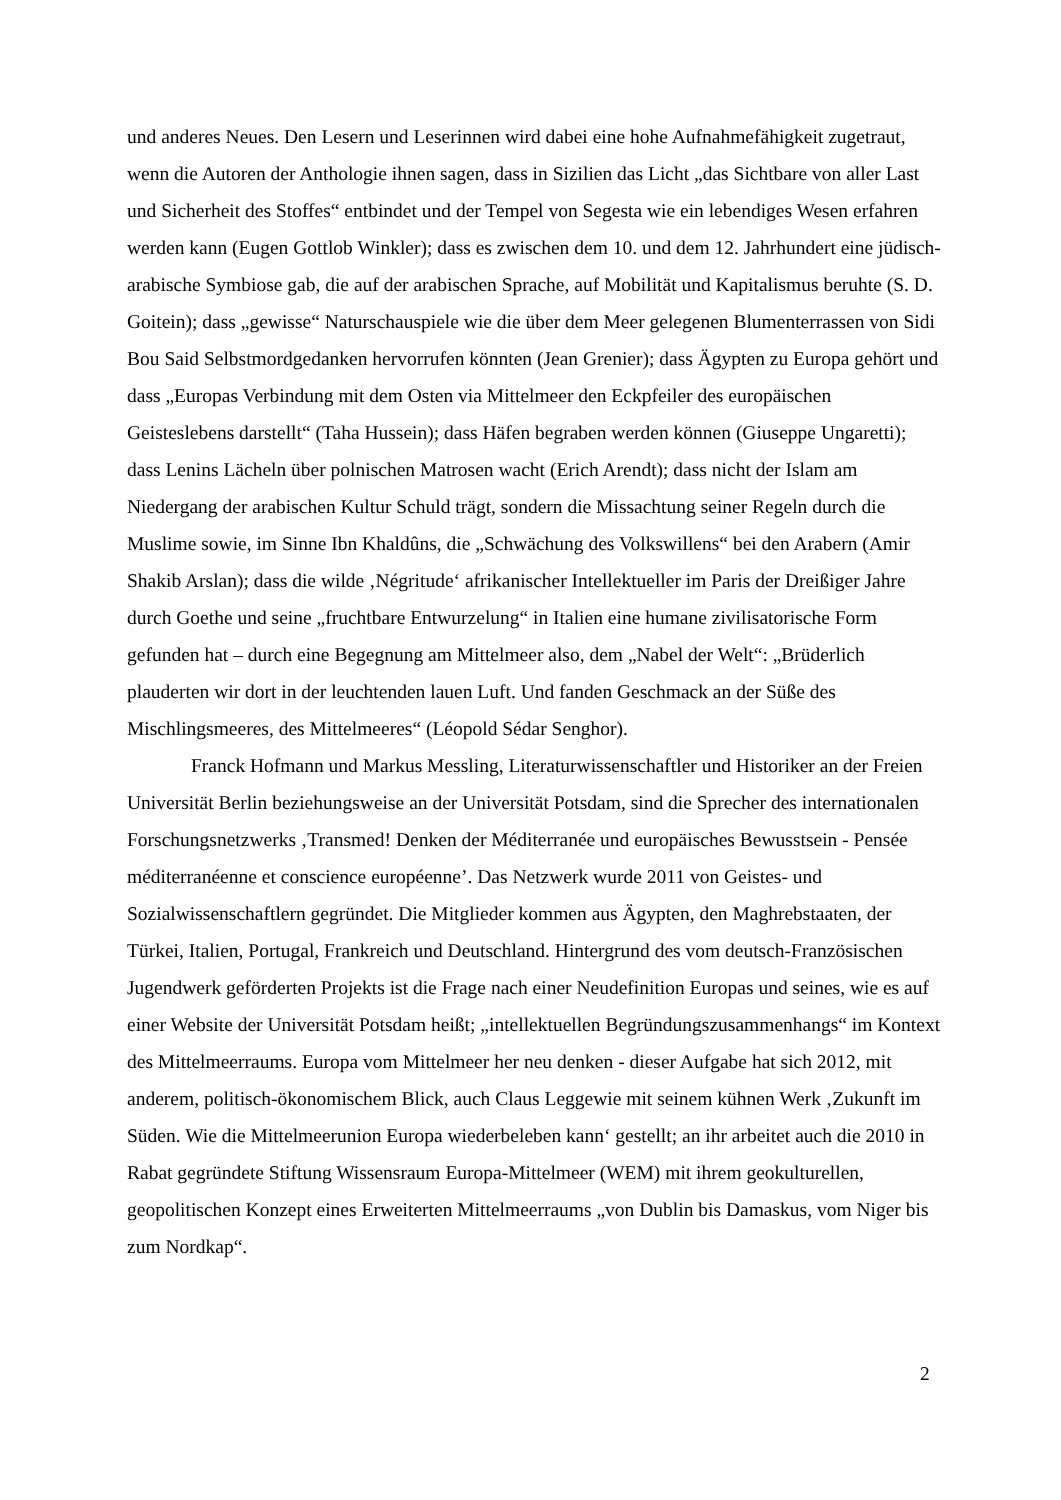und anderes Neues. Den Lesern und Leserinnen wird dabei eine hohe Aufnahmefähigkeit zugetraut, wenn die Autoren der Anthologie ihnen sagen, dass in Sizilien das Licht „das Sichtbare von aller Last und Sicherheit des Stoffes“ entbindet und der Tempel von Segesta wie ein lebendiges Wesen erfahren werden kann (Eugen Gottlob Winkler); dass es zwischen dem 10. und dem 12. Jahrhundert eine jüdisch-arabische Symbiose gab, die auf der arabischen Sprache, auf Mobilität und Kapitalismus beruhte (S. D. Goitein); dass „gewisse“ Naturschauspiele wie die über dem Meer gelegenen Blumenterrassen von Sidi Bou Said Selbstmordgedanken hervorrufen könnten (Jean Grenier); dass Ägypten zu Europa gehört und dass „Europas Verbindung mit dem Osten via Mittelmeer den Eckpfeiler des europäischen Geisteslebens darstellt“ (Taha Hussein); dass Häfen begraben werden können (Giuseppe Ungaretti); dass Lenins Lächeln über polnischen Matrosen wacht (Erich Arendt); dass nicht der Islam am Niedergang der arabischen Kultur Schuld trägt, sondern die Missachtung seiner Regeln durch die Muslime sowie, im Sinne Ibn Khaldûns, die „Schwächung des Volkswillens“ bei den Arabern (Amir Shakib Arslan); dass die wilde ‚Négritude‘ afrikanischer Intellektueller im Paris der Dreißiger Jahre durch Goethe und seine „fruchtbare Entwurzelung“ in Italien eine humane zivilisatorische Form gefunden hat – durch eine Begegnung am Mittelmeer also, dem „Nabel der Welt“: „Brüderlich plauderten wir dort in der leuchtenden lauen Luft. Und fanden Geschmack an der Süße des Mischlingsmeeres, des Mittelmeeres“ (Léopold Sédar Senghor).
Franck Hofmann und Markus Messling, Literaturwissenschaftler und Historiker an der Freien Universität Berlin beziehungsweise an der Universität Potsdam, sind die Sprecher des internationalen Forschungsnetzwerks ‚Transmed! Denken der Méditerranée und europäisches Bewusstsein - Pensée méditerranéenne et conscience européenne’. Das Netzwerk wurde 2011 von Geistes- und Sozialwissenschaftlern gegründet. Die Mitglieder kommen aus Ägypten, den Maghrebstaaten, der Türkei, Italien, Portugal, Frankreich und Deutschland. Hintergrund des vom deutsch-Französischen Jugendwerk geförderten Projekts ist die Frage nach einer Neudefinition Europas und seines, wie es auf einer Website der Universität Potsdam heißt; „intellektuellen Begründungszusammenhangs“ im Kontext des Mittelmeerraums. Europa vom Mittelmeer her neu denken - dieser Aufgabe hat sich 2012, mit anderem, politisch-ökonomischem Blick, auch Claus Leggewie mit seinem kühnen Werk ‚Zukunft im Süden. Wie die Mittelmeerunion Europa wiederbeleben kann‘ gestellt; an ihr arbeitet auch die 2010 in Rabat gegründete Stiftung Wissensraum Europa-Mittelmeer (WEM) mit ihrem geokulturellen, geopolitischen Konzept eines Erweiterten Mittelmeerraums „von Dublin bis Damaskus, vom Niger bis zum Nordkap“.
2